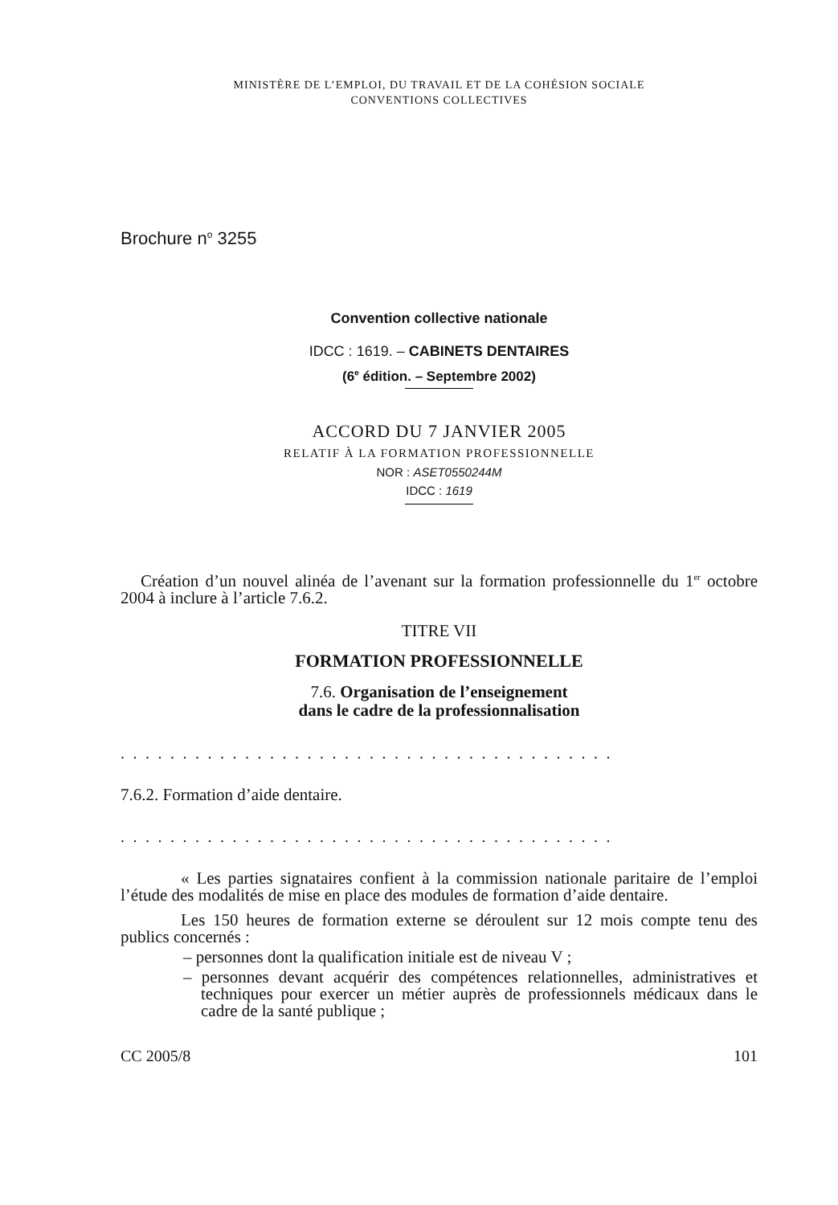MINISTÈRE DE L’EMPLOI, DU TRAVAIL ET DE LA COHÉSION SOCIALE
CONVENTIONS COLLECTIVES
Brochure n<sup>o</sup> 3255
Convention collective nationale
IDCC : 1619. – CABINETS DENTAIRES
(6<sup>e</sup> édition. – Septembre 2002)
ACCORD DU 7 JANVIER 2005
RELATIF À LA FORMATION PROFESSIONNELLE
NOR : ASET0550244M
IDCC : 1619
Création d’un nouvel alinéa de l’avenant sur la formation professionnelle du 1<sup>er</sup> octobre 2004 à inclure à l’article 7.6.2.
TITRE VII
FORMATION PROFESSIONNELLE
7.6. Organisation de l’enseignement
dans le cadre de la professionnalisation
........................................
7.6.2. Formation d’aide dentaire.
........................................
« Les parties signataires confient à la commission nationale paritaire de l’emploi l’étude des modalités de mise en place des modules de formation d’aide dentaire.
Les 150 heures de formation externe se déroulent sur 12 mois compte tenu des publics concernés :
– personnes dont la qualification initiale est de niveau V ;
– personnes devant acquérir des compétences relationnelles, administratives et techniques pour exercer un métier auprès de professionnels médicaux dans le cadre de la santé publique ;
CC 2005/8 101